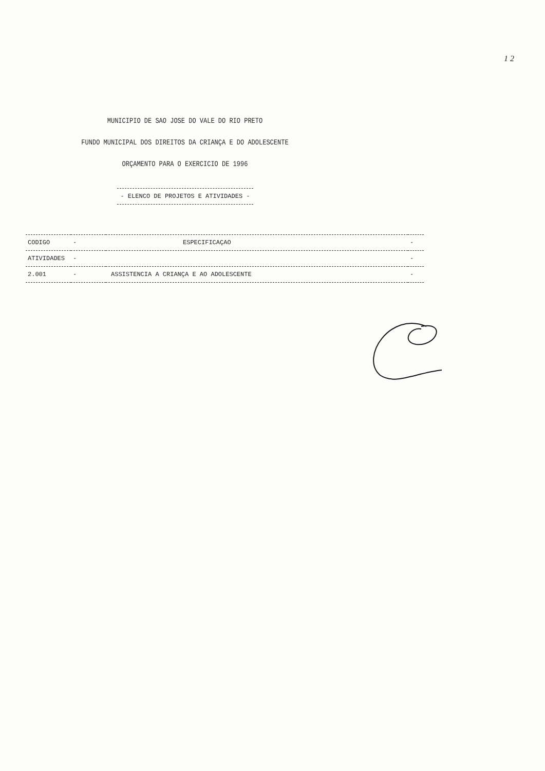1 2
MUNICIPIO DE SAO JOSE DO VALE DO RIO PRETO
FUNDO MUNICIPAL DOS DIREITOS DA CRIANÇA E DO ADOLESCENTE
ORÇAMENTO PARA O EXERCICIO DE 1996
- ELENCO DE PROJETOS E ATIVIDADES -
| CODIGO | - | ESPECIFICAÇAO | - |
| --- | --- | --- | --- |
| ATIVIDADES | - | | - |
| 2.001 | - | ASSISTENCIA A CRIANÇA E AO ADOLESCENTE | - |